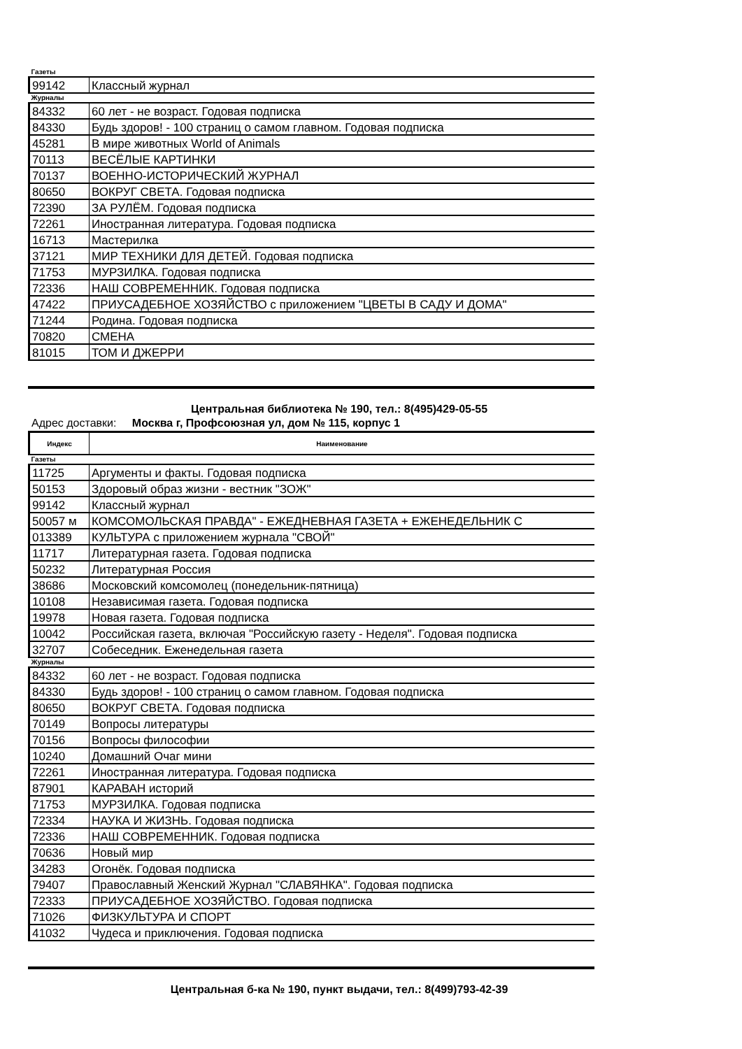| Газеты | |
| 99142 | Классный журнал |
| Журналы | |
| 84332 | 60 лет - не возраст. Годовая подписка |
| 84330 | Будь здоров! - 100 страниц о самом главном. Годовая подписка |
| 45281 | В мире животных World of Animals |
| 70113 | ВЕСЁЛЫЕ КАРТИНКИ |
| 70137 | ВОЕННО-ИСТОРИЧЕСКИЙ ЖУРНАЛ |
| 80650 | ВОКРУГ СВЕТА. Годовая подписка |
| 72390 | ЗА РУЛЁМ. Годовая подписка |
| 72261 | Иностранная литература. Годовая подписка |
| 16713 | Мастерилка |
| 37121 | МИР ТЕХНИКИ ДЛЯ ДЕТЕЙ. Годовая подписка |
| 71753 | МУРЗИЛКА. Годовая подписка |
| 72336 | НАШ СОВРЕМЕННИК. Годовая подписка |
| 47422 | ПРИУСАДЕБНОЕ ХОЗЯЙСТВО с приложением "ЦВЕТЫ В САДУ И ДОМА" |
| 71244 | Родина. Годовая подписка |
| 70820 | СМЕНА |
| 81015 | ТОМ И ДЖЕРРИ |
Центральная библиотека № 190, тел.: 8(495)429-05-55
Адрес доставки: Москва г, Профсоюзная ул, дом № 115, корпус 1
| Индекс | Наименование |
| --- | --- |
| Газеты | |
| 11725 | Аргументы и факты. Годовая подписка |
| 50153 | Здоровый образ жизни - вестник "ЗОЖ" |
| 99142 | Классный журнал |
| 50057 м | КОМСОМОЛЬСКАЯ ПРАВДА" - ЕЖЕДНЕВНАЯ ГАЗЕТА + ЕЖЕНЕДЕЛЬНИК С |
| 013389 | КУЛЬТУРА с приложением журнала "СВОЙ" |
| 11717 | Литературная газета. Годовая подписка |
| 50232 | Литературная Россия |
| 38686 | Московский комсомолец (понедельник-пятница) |
| 10108 | Независимая газета. Годовая подписка |
| 19978 | Новая газета. Годовая подписка |
| 10042 | Российская газета, включая "Российскую газету - Неделя". Годовая подписка |
| 32707 | Собеседник. Еженедельная газета |
| Журналы | |
| 84332 | 60 лет - не возраст. Годовая подписка |
| 84330 | Будь здоров! - 100 страниц о самом главном. Годовая подписка |
| 80650 | ВОКРУГ СВЕТА. Годовая подписка |
| 70149 | Вопросы литературы |
| 70156 | Вопросы философии |
| 10240 | Домашний Очаг мини |
| 72261 | Иностранная литература. Годовая подписка |
| 87901 | КАРАВАН историй |
| 71753 | МУРЗИЛКА. Годовая подписка |
| 72334 | НАУКА И ЖИЗНЬ. Годовая подписка |
| 72336 | НАШ СОВРЕМЕННИК. Годовая подписка |
| 70636 | Новый мир |
| 34283 | Огонёк. Годовая подписка |
| 79407 | Православный Женский Журнал "СЛАВЯНКА". Годовая подписка |
| 72333 | ПРИУСАДЕБНОЕ ХОЗЯЙСТВО. Годовая подписка |
| 71026 | ФИЗКУЛЬТУРА И СПОРТ |
| 41032 | Чудеса и приключения. Годовая подписка |
Центральная б-ка № 190, пункт выдачи, тел.: 8(499)793-42-39